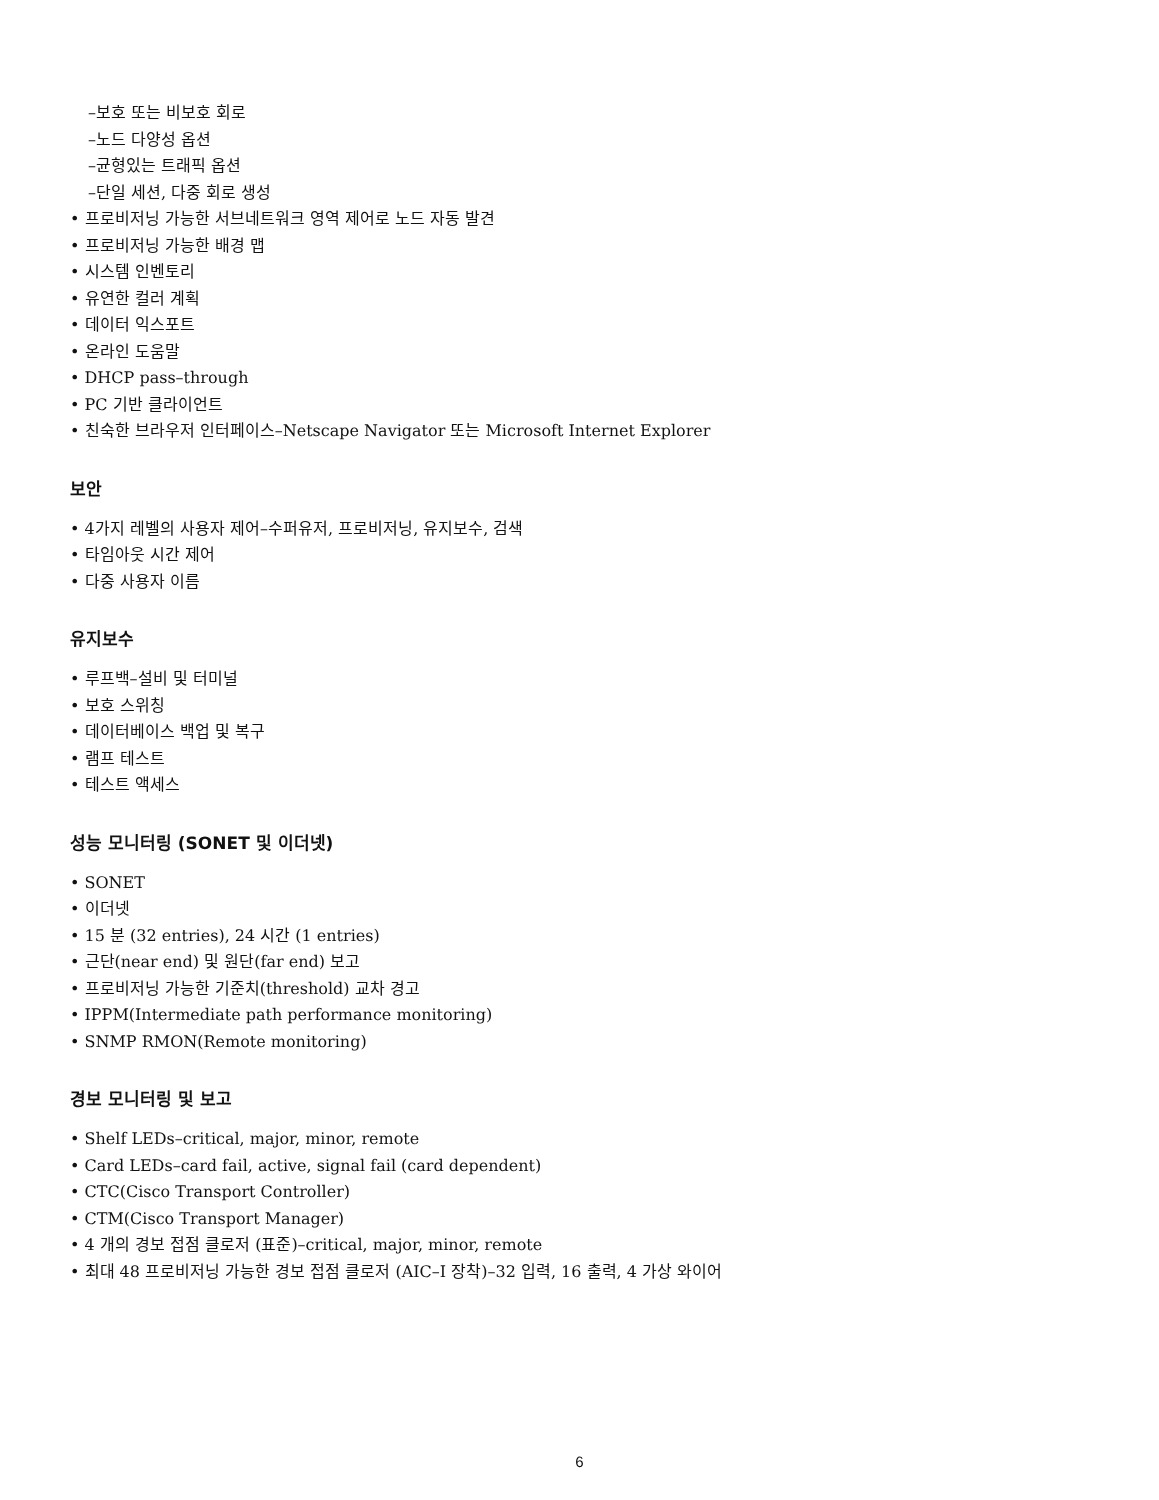–보호 또는 비보호 회로
–노드 다양성 옵션
–균형있는 트래픽 옵션
–단일 세션, 다중 회로 생성
• 프로비저닝 가능한 서브네트워크 영역 제어로 노드 자동 발견
• 프로비저닝 가능한 배경 맵
• 시스템 인벤토리
• 유연한 컬러 계획
• 데이터 익스포트
• 온라인 도움말
• DHCP pass–through
• PC 기반 클라이언트
• 친숙한 브라우저 인터페이스–Netscape Navigator 또는 Microsoft Internet Explorer
보안
• 4가지 레벨의 사용자 제어–수퍼유저, 프로비저닝, 유지보수, 검색
• 타임아웃 시간 제어
• 다중 사용자 이름
유지보수
• 루프백–설비 및 터미널
• 보호 스위칭
• 데이터베이스 백업 및 복구
• 램프 테스트
• 테스트 액세스
성능 모니터링 (SONET 및 이더넷)
• SONET
• 이더넷
• 15 분 (32 entries), 24 시간 (1 entries)
• 근단(near end) 및 원단(far end) 보고
• 프로비저닝 가능한 기준치(threshold) 교차 경고
• IPPM(Intermediate path performance monitoring)
• SNMP RMON(Remote monitoring)
경보 모니터링 및 보고
• Shelf LEDs–critical, major, minor, remote
• Card LEDs–card fail, active, signal fail (card dependent)
• CTC(Cisco Transport Controller)
• CTM(Cisco Transport Manager)
• 4 개의 경보 접점 클로저 (표준)–critical, major, minor, remote
• 최대 48 프로비저닝 가능한 경보 접점 클로저 (AIC–I 장착)–32 입력, 16 출력, 4 가상 와이어
6